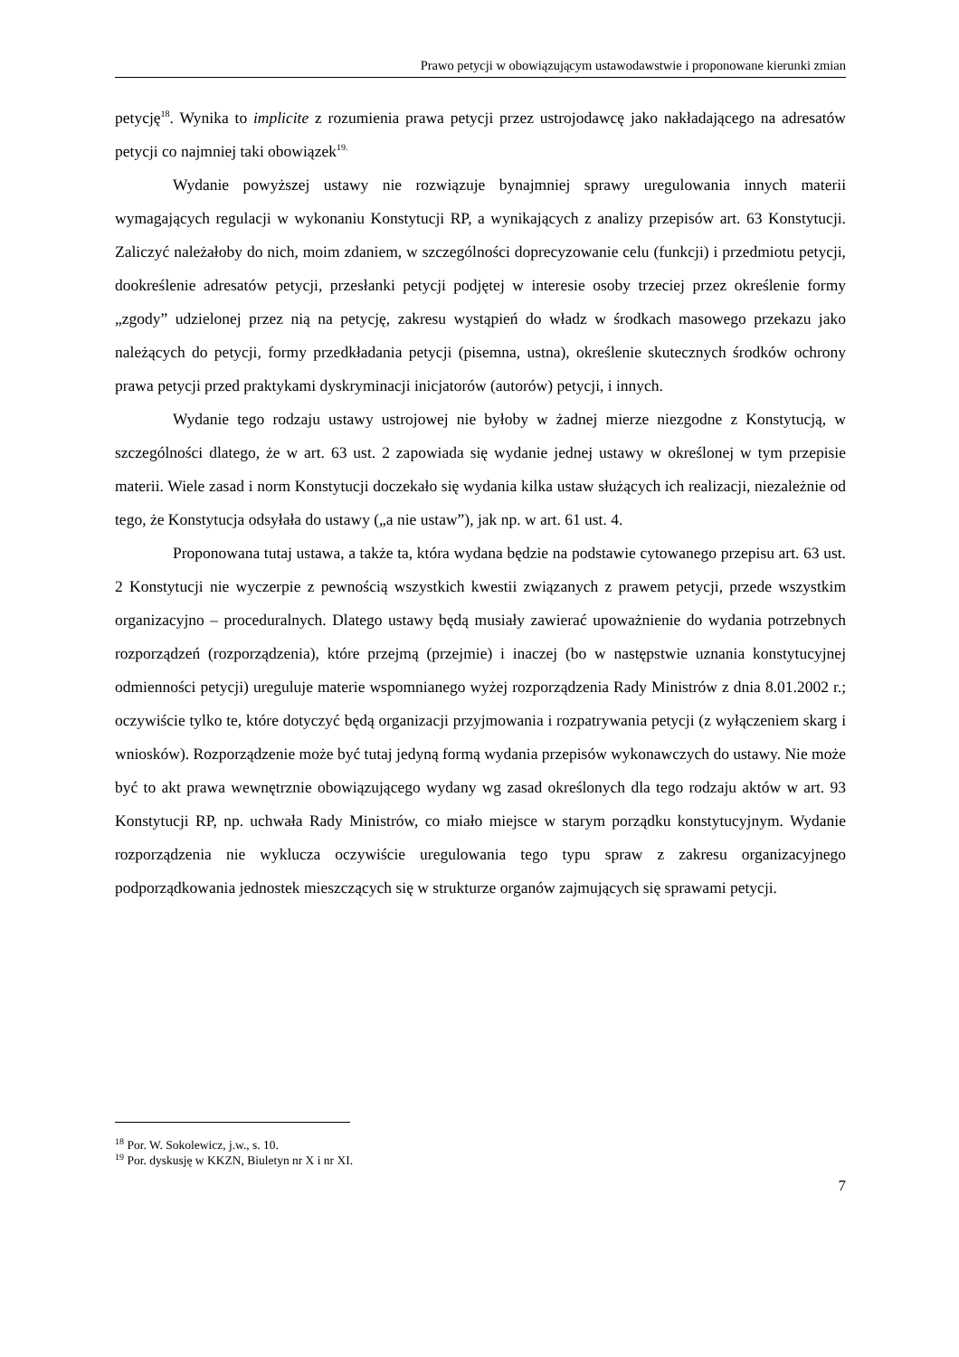Prawo petycji w obowiązującym ustawodawstwie i proponowane kierunki zmian
petycję<sup>18</sup>. Wynika to implicite z rozumienia prawa petycji przez ustrojodawcę jako nakładającego na adresatów petycji co najmniej taki obowiązek<sup>19.</sup>
Wydanie powyższej ustawy nie rozwiązuje bynajmniej sprawy uregulowania innych materii wymagających regulacji w wykonaniu Konstytucji RP, a wynikających z analizy przepisów art. 63 Konstytucji. Zaliczyć należałoby do nich, moim zdaniem, w szczególności doprecyzowanie celu (funkcji) i przedmiotu petycji, dookreślenie adresatów petycji, przesłanki petycji podjętej w interesie osoby trzeciej przez określenie formy „zgody” udzielonej przez nią na petycję, zakresu wystąpień do władz w środkach masowego przekazu jako należących do petycji, formy przedkładania petycji (pisemna, ustna), określenie skutecznych środków ochrony prawa petycji przed praktykami dyskryminacji inicjatorów (autorów) petycji, i innych.
Wydanie tego rodzaju ustawy ustrojowej nie byłoby w żadnej mierze niezgodne z Konstytucją, w szczególności dlatego, że w art. 63 ust. 2 zapowiada się wydanie jednej ustawy w określonej w tym przepisie materii. Wiele zasad i norm Konstytucji doczekało się wydania kilka ustaw służących ich realizacji, niezależnie od tego, że Konstytucja odsyłała do ustawy („a nie ustaw”), jak np. w art. 61 ust. 4.
Proponowana tutaj ustawa, a także ta, która wydana będzie na podstawie cytowanego przepisu art. 63 ust. 2 Konstytucji nie wyczerpie z pewnością wszystkich kwestii związanych z prawem petycji, przede wszystkim organizacyjno – proceduralnych. Dlatego ustawy będą musiały zawierać upoważnienie do wydania potrzebnych rozporządzeń (rozporządzenia), które przejmą (przejmie) i inaczej (bo w następstwie uznania konstytucyjnej odmienności petycji) ureguluje materie wspomnianego wyżej rozporządzenia Rady Ministrów z dnia 8.01.2002 r.; oczywiście tylko te, które dotyczyć będą organizacji przyjmowania i rozpatrywania petycji (z wyłączeniem skarg i wniosków). Rozporządzenie może być tutaj jedyną formą wydania przepisów wykonawczych do ustawy. Nie może być to akt prawa wewnętrznie obowiązującego wydany wg zasad określonych dla tego rodzaju aktów w art. 93 Konstytucji RP, np. uchwała Rady Ministrów, co miało miejsce w starym porządku konstytucyjnym. Wydanie rozporządzenia nie wyklucza oczywiście uregulowania tego typu spraw z zakresu organizacyjnego podporządkowania jednostek mieszczących się w strukturze organów zajmujących się sprawami petycji.
<sup>18</sup> Por. W. Sokolewicz, j.w., s. 10.
<sup>19</sup> Por. dyskusję w KKZN, Biuletyn nr X i nr XI.
7